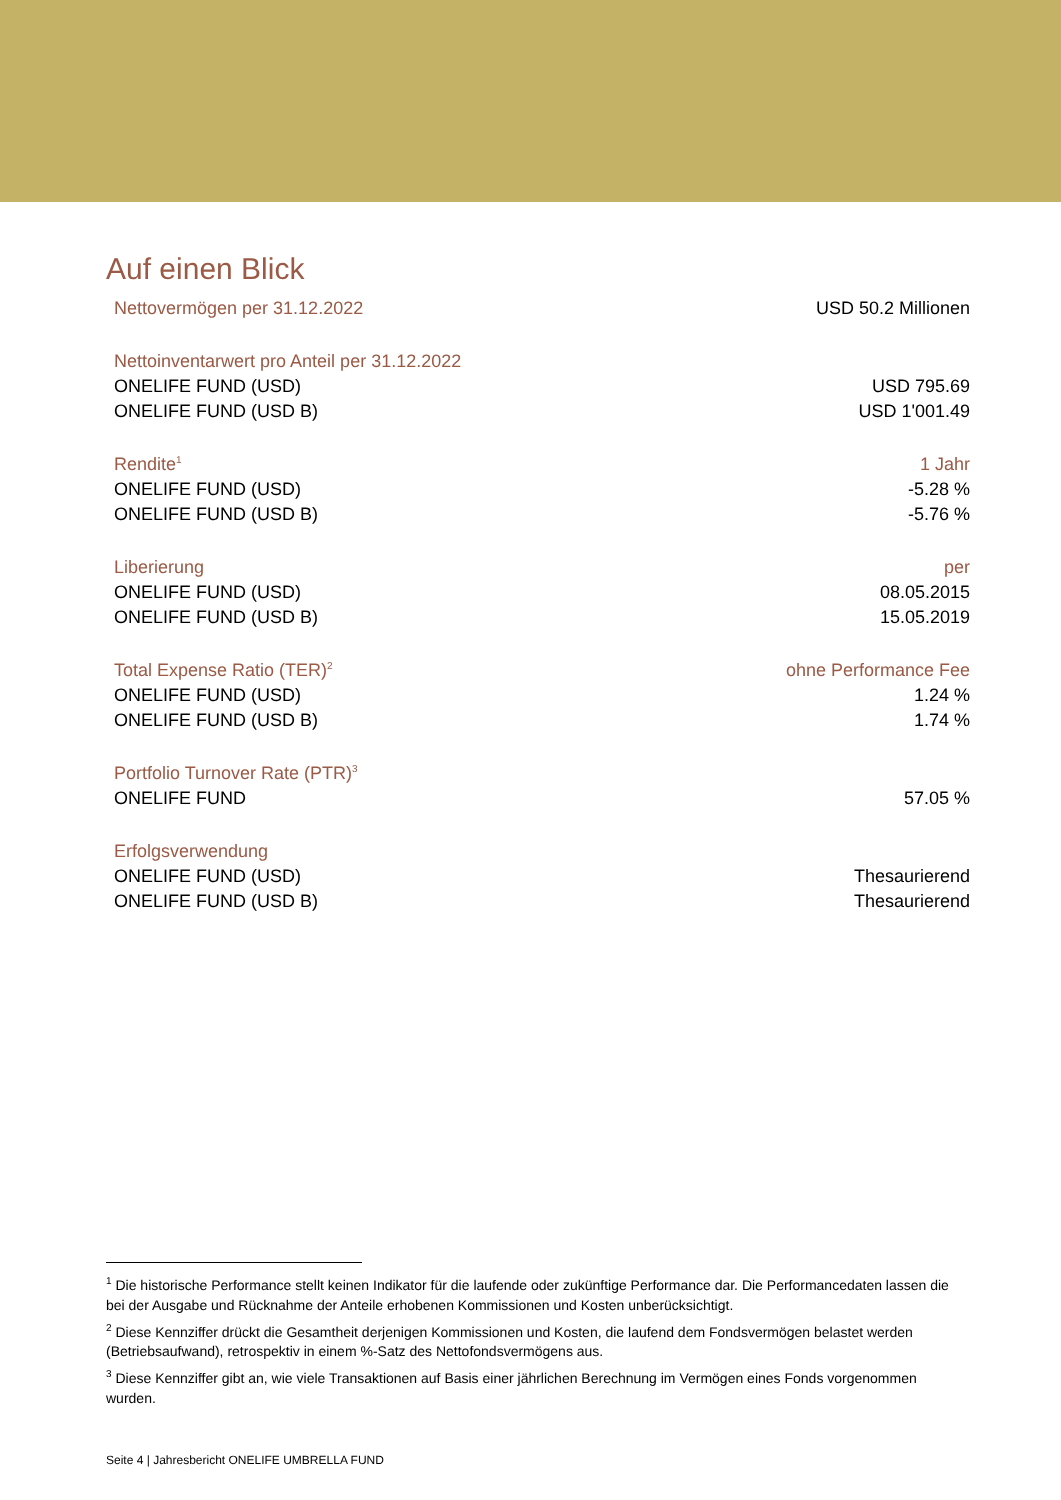Auf einen Blick
| Nettovermögen per 31.12.2022 | USD 50.2 Millionen |
| Nettoinventarwert pro Anteil per 31.12.2022 | |
| ONELIFE FUND (USD) | USD 795.69 |
| ONELIFE FUND (USD B) | USD 1'001.49 |
| Rendite<sup>1</sup> | 1 Jahr |
| ONELIFE FUND (USD) | -5.28 % |
| ONELIFE FUND (USD B) | -5.76 % |
| Liberierung | per |
| ONELIFE FUND (USD) | 08.05.2015 |
| ONELIFE FUND (USD B) | 15.05.2019 |
| Total Expense Ratio (TER)<sup>2</sup> | ohne Performance Fee |
| ONELIFE FUND (USD) | 1.24 % |
| ONELIFE FUND (USD B) | 1.74 % |
| Portfolio Turnover Rate (PTR)<sup>3</sup> | |
| ONELIFE FUND | 57.05 % |
| Erfolgsverwendung | |
| ONELIFE FUND (USD) | Thesaurierend |
| ONELIFE FUND (USD B) | Thesaurierend |
<sup>1</sup> Die historische Performance stellt keinen Indikator für die laufende oder zukünftige Performance dar. Die Performancedaten lassen die bei der Ausgabe und Rücknahme der Anteile erhobenen Kommissionen und Kosten unberücksichtigt.
<sup>2</sup> Diese Kennziffer drückt die Gesamtheit derjenigen Kommissionen und Kosten, die laufend dem Fondsvermögen belastet werden (Betriebsaufwand), retrospektiv in einem %-Satz des Nettofondsvermögens aus.
<sup>3</sup> Diese Kennziffer gibt an, wie viele Transaktionen auf Basis einer jährlichen Berechnung im Vermögen eines Fonds vorgenommen wurden.
Seite 4 | Jahresbericht ONELIFE UMBRELLA FUND